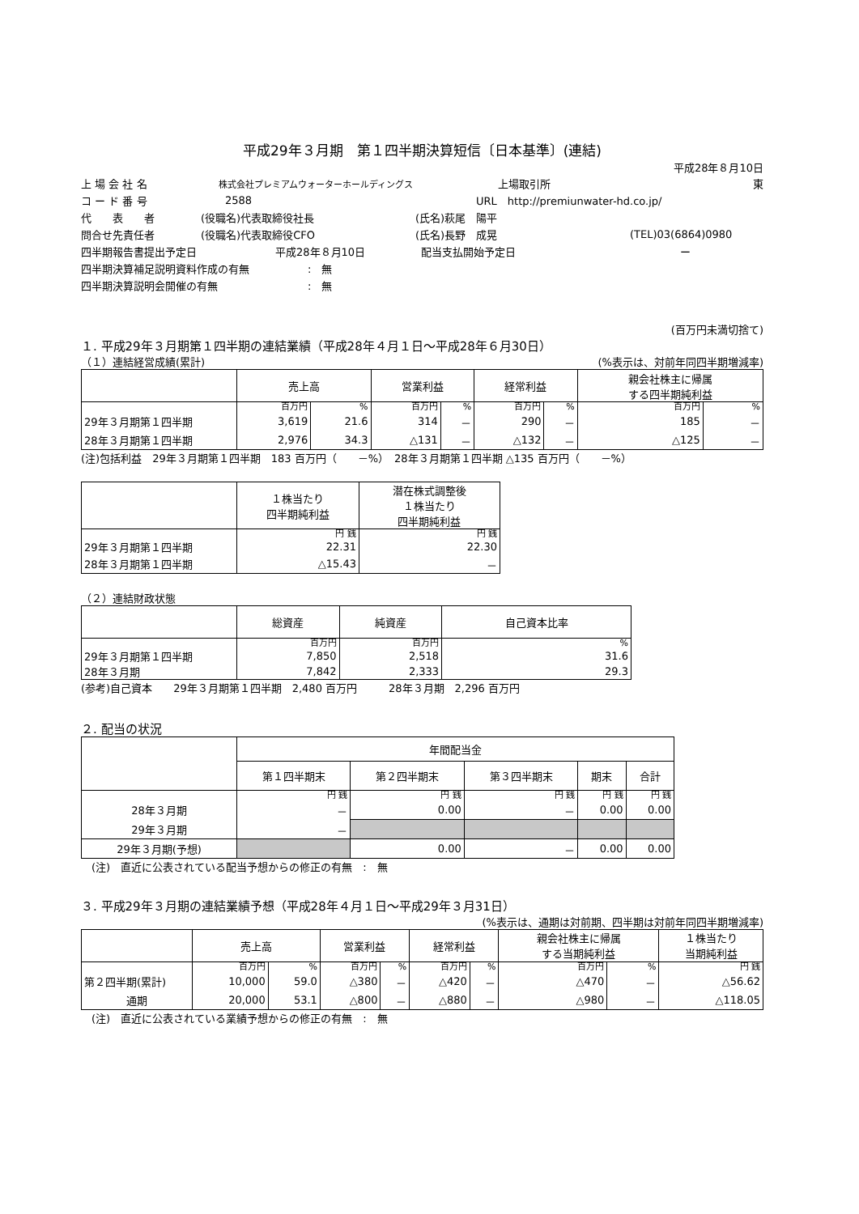平成29年３月期　第１四半期決算短信〔日本基準〕(連結)
平成28年８月10日
上 場 会 社 名 株式会社プレミアムウォーターホールディングス 上場取引所 東
コ ー ド 番 号 2588 URL　http://premiunwater-hd.co.jp/
代　　表　　者 (役職名)代表取締役社長 (氏名)萩尾　陽平
問合せ先責任者 (役職名)代表取締役CFO (氏名)長野　成晃 (TEL)03(6864)0980
四半期報告書提出予定日 平成28年８月10日 配当支払開始予定日 ー
四半期決算補足説明資料作成の有無:　無
四半期決算説明会開催の有無:　無
(百万円未満切捨て)
１. 平成29年３月期第１四半期の連結業績（平成28年４月１日～平成28年６月30日）
（１）連結経営成績(累計) (%表示は、対前年同四半期増減率)
| | 売上高 | | 営業利益 | | 経常利益 | | 親会社株主に帰属 する四半期純利益 | |
| --- | --- | --- | --- | --- | --- | --- | --- | --- |
| | 百万円 | % | 百万円 | % | 百万円 | % | 百万円 | % |
| 29年３月期第１四半期 | 3,619 | 21.6 | 314 | － | 290 | － | 185 | － |
| 28年３月期第１四半期 | 2,976 | 34.3 | △131 | － | △132 | － | △125 | － |
(注)包括利益　29年３月期第１四半期　183 百万円（　　－%）　28年３月期第１四半期 △135 百万円（　　－%）
| | １株当たり 四半期純利益 | 潜在株式調整後 １株当たり 四半期純利益 |
| --- | --- | --- |
| | 円 銭 | 円 銭 |
| 29年３月期第１四半期 | 22.31 | 22.30 |
| 28年３月期第１四半期 | △15.43 | － |
（２）連結財政状態
| | 総資産 | 純資産 | 自己資本比率 |
| --- | --- | --- | --- |
| | 百万円 | 百万円 | % |
| 29年３月期第１四半期 | 7,850 | 2,518 | 31.6 |
| 28年３月期 | 7,842 | 2,333 | 29.3 |
(参考)自己資本　　29年３月期第１四半期　2,480 百万円　　　28年３月期　2,296 百万円
２. 配当の状況
| | 年間配当金 | | | | |
| --- | --- | --- | --- | --- | --- |
| | 第１四半期末 | 第２四半期末 | 第３四半期末 | 期末 | 合計 |
| | 円 銭 | 円 銭 | 円 銭 | 円 銭 | 円 銭 |
| 28年３月期 | － | 0.00 | － | 0.00 | 0.00 |
| 29年３月期 | － | | | | |
| 29年３月期(予想) | | 0.00 | － | 0.00 | 0.00 |
　(注)　直近に公表されている配当予想からの修正の有無　:　無
３. 平成29年３月期の連結業績予想（平成28年４月１日～平成29年３月31日）
(%表示は、通期は対前期、四半期は対前年同四半期増減率)
| | 売上高 | | 営業利益 | | 経常利益 | | 親会社株主に帰属 する当期純利益 | | １株当たり 当期純利益 |
| --- | --- | --- | --- | --- | --- | --- | --- | --- | --- |
| | 百万円 | % | 百万円 | % | 百万円 | % | 百万円 | % | 円 銭 |
| 第２四半期(累計) | 10,000 | 59.0 | △380 | － | △420 | － | △470 | － | △56.62 |
| 通期 | 20,000 | 53.1 | △800 | － | △880 | － | △980 | － | △118.05 |
　(注)　直近に公表されている業績予想からの修正の有無　:　無